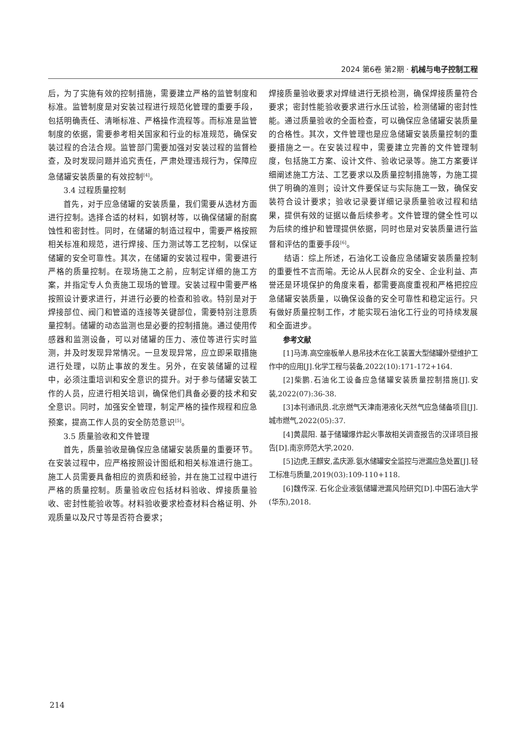2024 第6卷 第2期 · 机械与电子控制工程
后，为了实施有效的控制措施，需要建立严格的监管制度和标准。监管制度是对安装过程进行规范化管理的重要手段，包括明确责任、清晰标准、严格操作流程等。而标准是监管制度的依据，需要参考相关国家和行业的标准规范，确保安装过程的合法合规。监管部门需要加强对安装过程的监督检查，及时发现问题并追究责任，严肃处理违规行为，保障应急储罐安装质量的有效控制<sup>[4]</sup>。
3.4 过程质量控制
首先，对于应急储罐的安装质量，我们需要从选材方面进行控制。选择合适的材料，如钢材等，以确保储罐的耐腐蚀性和密封性。同时，在储罐的制造过程中，需要严格按照相关标准和规范，进行焊接、压力测试等工艺控制，以保证储罐的安全可靠性。其次，在储罐的安装过程中，需要进行严格的质量控制。在现场施工之前，应制定详细的施工方案，并指定专人负责施工现场的管理。安装过程中需要严格按照设计要求进行，并进行必要的检查和验收。特别是对于焊接部位、阀门和管道的连接等关键部位，需要特别注意质量控制。储罐的动态监测也是必要的控制措施。通过使用传感器和监测设备，可以对储罐的压力、液位等进行实时监测，并及时发现异常情况。一旦发现异常，应立即采取措施进行处理，以防止事故的发生。另外，在安装储罐的过程中，必须注重培训和安全意识的提升。对于参与储罐安装工作的人员，应进行相关培训，确保他们具备必要的技术和安全意识。同时，加强安全管理，制定严格的操作规程和应急预案，提高工作人员的安全防范意识<sup>[5]</sup>。
3.5 质量验收和文件管理
首先，质量验收是确保应急储罐安装质量的重要环节。在安装过程中，应严格按照设计图纸和相关标准进行施工。施工人员需要具备相应的资质和经验，并在施工过程中进行严格的质量控制。质量验收应包括材料验收、焊接质量验收、密封性能验收等。材料验收要求检查材料合格证明、外观质量以及尺寸等是否符合要求；
焊接质量验收要求对焊缝进行无损检测，确保焊接质量符合要求；密封性能验收要求进行水压试验，检测储罐的密封性能。通过质量验收的全面检查，可以确保应急储罐安装质量的合格性。其次，文件管理也是应急储罐安装质量控制的重要措施之一。在安装过程中，需要建立完善的文件管理制度，包括施工方案、设计文件、验收记录等。施工方案要详细阐述施工方法、工艺要求以及质量控制措施等，为施工提供了明确的准则；设计文件要保证与实际施工一致，确保安装符合设计要求；验收记录要详细记录质量验收过程和结果，提供有效的证据以备后续参考。文件管理的健全性可以为后续的维护和管理提供依据，同时也是对安装质量进行监督和评估的重要手段<sup>[6]</sup>。
结语：综上所述，石油化工设备应急储罐安装质量控制的重要性不言而喻。无论从人民群众的安全、企业利益、声誉还是环境保护的角度来看，都需要高度重视和严格把控应急储罐安装质量，以确保设备的安全可靠性和稳定运行。只有做好质量控制工作，才能实现石油化工行业的可持续发展和全面进步。
参考文献
[1]马涛.高空座板单人悬吊技术在化工装置大型储罐外壁维护工作中的应用[J].化学工程与装备,2022(10):171-172+164.
[2]柴鹏.石油化工设备应急储罐安装质量控制措施[J].安装,2022(07):36-38.
[3]本刊通讯员.北京燃气天津南港液化天然气应急储备项目[J].城市燃气,2022(05):37.
[4]黄晨阳. 基于储罐爆炸起火事故相关调查报告的汉译项目报告[D].南京师范大学,2020.
[5]边虎,王麒安,孟庆源.氨水储罐安全监控与泄漏应急处置[J].轻工标准与质量,2019(03):109-110+118.
[6]魏传深. 石化企业液氨储罐泄漏风险研究[D].中国石油大学(华东),2018.
214